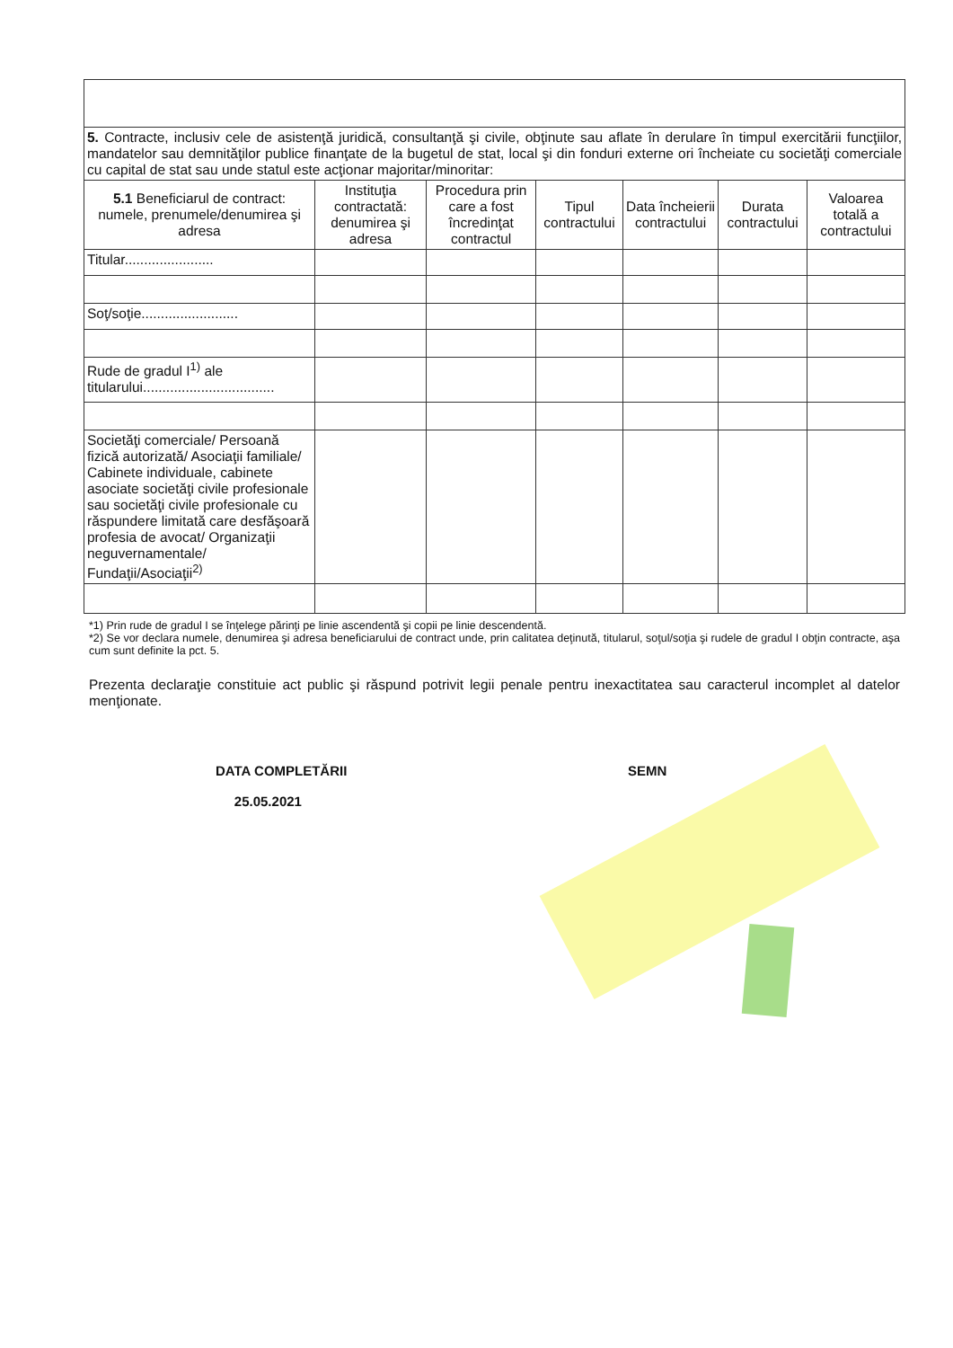| 5. Contracte, inclusiv cele de asistenţă juridică, consultanţă şi civile, obţinute sau aflate în derulare în timpul exercitării funcţiilor, mandatelor sau demnităţilor publice finanţate de la bugetul de stat, local şi din fonduri externe ori încheiate cu societăţi comerciale cu capital de stat sau unde statul este acţionar majoritar/minoritar: | | | | | | |
| 5.1 Beneficiarul de contract: numele, prenumele/denumirea şi adresa | Instituţia contractată: denumirea şi adresa | Procedura prin care a fost încredinţat contractul | Tipul contractului | Data încheierii contractului | Durata contractului | Valoarea totală a contractului |
| Titular....................... | | | | | | |
| Soţ/soţie......................... | | | | | | |
| Rude de gradul I<sup>1)</sup> ale titularului.................................. | | | | | | |
| Societăţi comerciale/ Persoană fizică autorizată/ Asociaţii familiale/ Cabinete individuale, cabinete asociate societăţi civile profesionale sau societăţi civile profesionale cu răspundere limitată care desfăşoară profesia de avocat/ Organizaţii neguvernamentale/ Fundaţii/Asociaţii<sup>2)</sup> | | | | | | |
*1) Prin rude de gradul I se înţelege părinţi pe linie ascendentă şi copii pe linie descendentă.
*2) Se vor declara numele, denumirea şi adresa beneficiarului de contract unde, prin calitatea deţinută, titularul, soţul/soţia şi rudele de gradul I obţin contracte, aşa cum sunt definite la pct. 5.
Prezenta declaraţie constituie act public şi răspund potrivit legii penale pentru inexactitatea sau caracterul incomplet al datelor menţionate.
DATA COMPLETĂRII
25.05.2021
SEMN